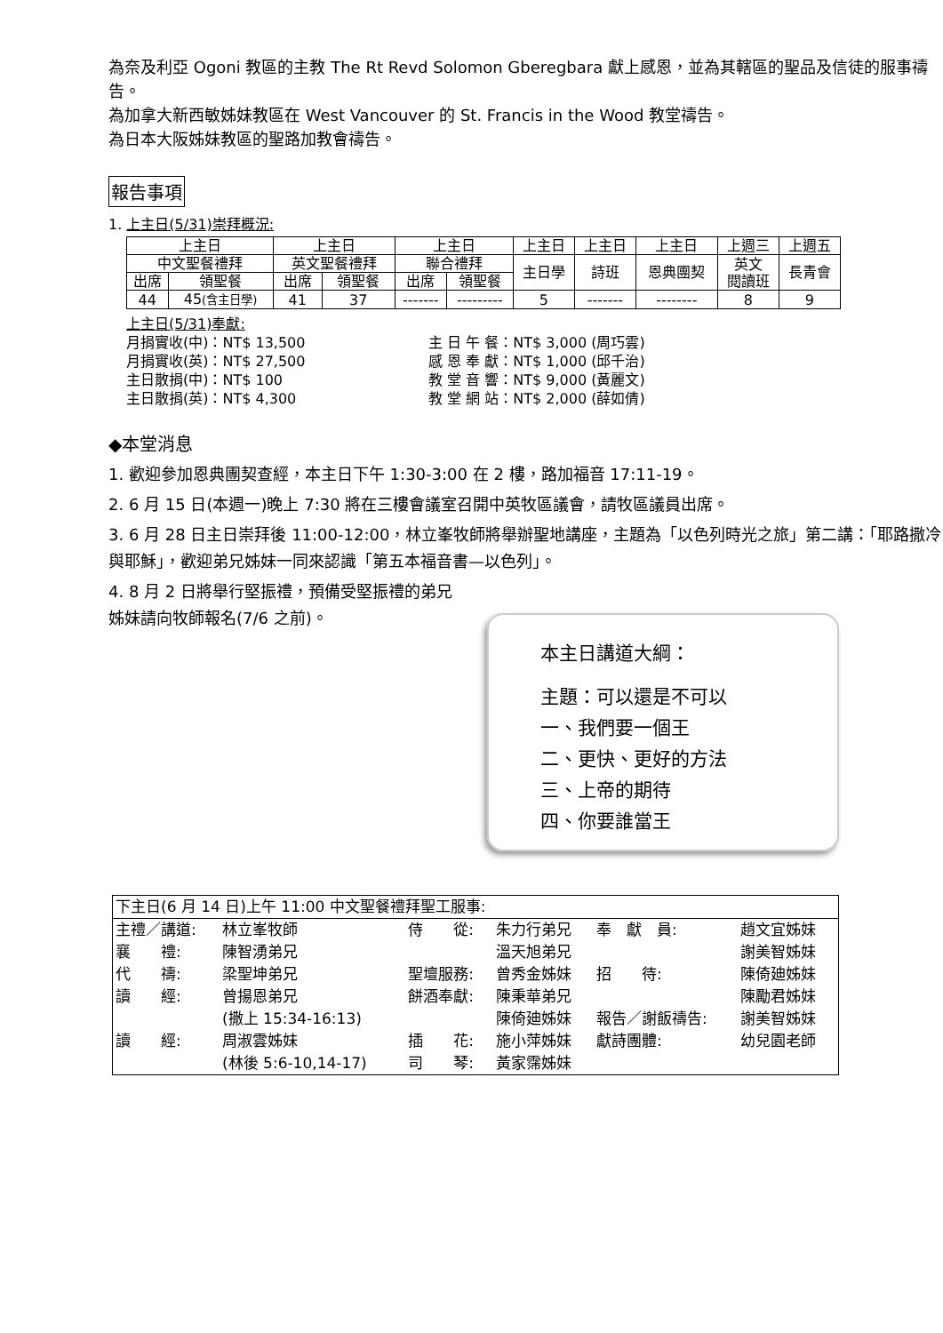為奈及利亞 Ogoni 教區的主教 The Rt Revd Solomon Gberegbara 獻上感恩，並為其轄區的聖品及信徒的服事禱告。
為加拿大新西敏姊妹教區在 West Vancouver 的 St. Francis in the Wood 教堂禱告。
為日本大阪姊妹教區的聖路加教會禱告。
報告事項
1. 上主日(5/31)崇拜概況:
| 上主日 | | 上主日 | | 上主日 | | 上主日 | 上主日 | 上主日 | 上週三 | 上週五 |
| 中文聖餐禮拜 | | 英文聖餐禮拜 | | 聯合禮拜 | | 主日學 | 詩班 | 恩典團契 | 英文 閱讀班 | 長青會 |
| 出席 | 領聖餐 | 出席 | 領聖餐 | 出席 | 領聖餐 | | | | | |
| 44 | 45 (含主日學) | 41 | 37 | ------- | --------- | 5 | ------- | -------- | 8 | 9 |
上主日(5/31)奉獻:
月捐實收(中)：NT$ 13,500
月捐實收(英)：NT$ 27,500
主日散捐(中)：NT$ 100
主日散捐(英)：NT$ 4,300
主 日 午 餐：NT$ 3,000 (周巧雲)
感 恩 奉 獻：NT$ 1,000 (邱千治)
教 堂 音 響：NT$ 9,000 (黃麗文)
教 堂 網 站：NT$ 2,000 (薛如倩)
◆本堂消息
1. 歡迎參加恩典團契查經，本主日下午 1:30-3:00 在 2 樓，路加福音 17:11-19。
2. 6 月 15 日(本週一)晚上 7:30 將在三樓會議室召開中英牧區議會，請牧區議員出席。
3. 6 月 28 日主日崇拜後 11:00-12:00，林立峯牧師將舉辦聖地講座，主題為「以色列時光之旅」第二講：「耶路撒冷與耶穌」，歡迎弟兄姊妹一同來認識「第五本福音書—以色列」。
4. 8 月 2 日將舉行堅振禮，預備受堅振禮的弟兄姊妹請向牧師報名(7/6 之前)。
本主日講道大綱：
主題：可以還是不可以
一、我們要一個王
二、更快、更好的方法
三、上帝的期待
四、你要誰當王
| 下主日(6 月 14 日)上午 11:00 中文聖餐禮拜聖工服事: | | | | | |
| 主禮／講道: | 林立峯牧師 | 侍 從: | 朱力行弟兄 | 奉 獻 員: | 趙文宜姊妹 |
| 襄 禮: | 陳智湧弟兄 | | 溫天旭弟兄 | | 謝美智姊妹 |
| 代 禱: | 梁聖坤弟兄 | 聖壇服務: | 曾秀金姊妹 | 招 待: | 陳倚廸姊妹 |
| 讀 經: | 曾揚恩弟兄 | 餅酒奉獻: | 陳秉華弟兄 | | 陳勵君姊妹 |
| | (撒上 15:34-16:13) | | 陳倚廸姊妹 | 報告／謝飯禱告: | 謝美智姊妹 |
| 讀 經: | 周淑雲姊妹 | 插 花: | 施小萍姊妹 | 獻詩團體: | 幼兒園老師 |
| | (林後 5:6-10,14-17) | 司 琴: | 黃家霈姊妹 | | |